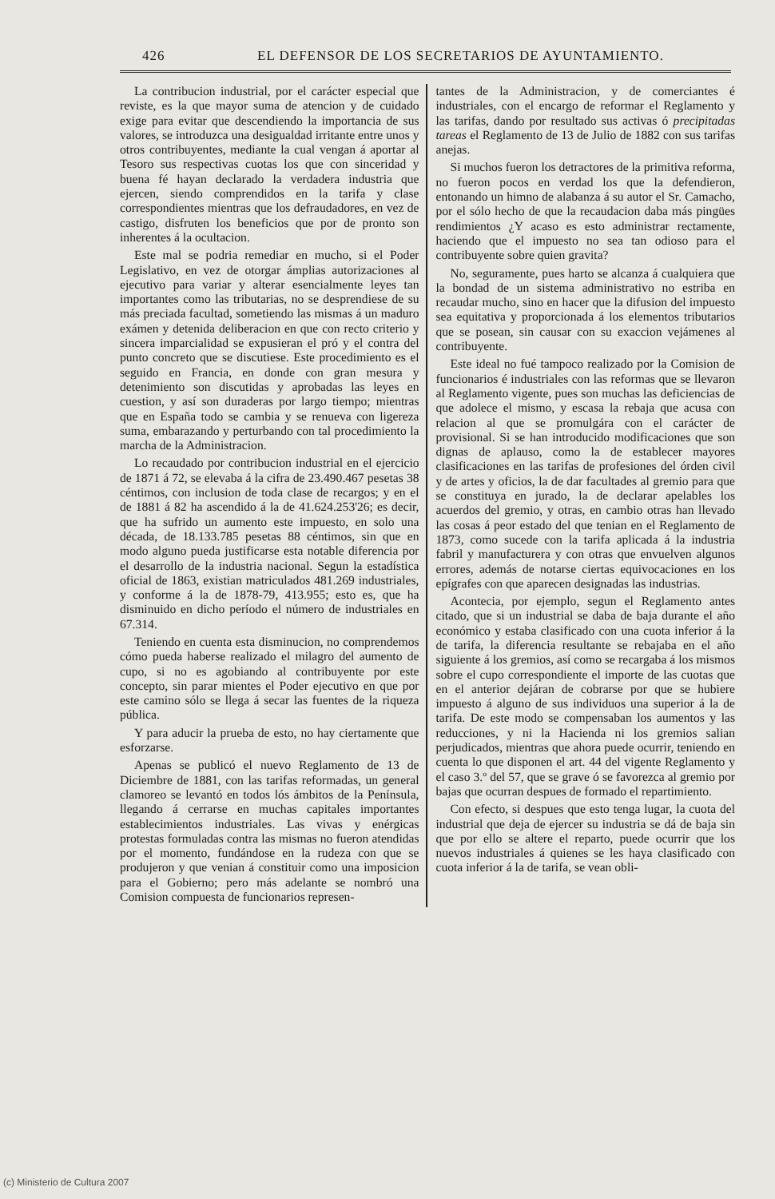426 EL DEFENSOR DE LOS SECRETARIOS DE AYUNTAMIENTO.
La contribucion industrial, por el carácter especial que reviste, es la que mayor suma de atencion y de cuidado exige para evitar que descendiendo la importancia de sus valores, se introduzca una desigualdad irritante entre unos y otros contribuyentes, mediante la cual vengan á aportar al Tesoro sus respectivas cuotas los que con sinceridad y buena fé hayan declarado la verdadera industria que ejercen, siendo comprendidos en la tarifa y clase correspondientes mientras que los defraudadores, en vez de castigo, disfruten los beneficios que por de pronto son inherentes á la ocultacion.
Este mal se podria remediar en mucho, si el Poder Legislativo, en vez de otorgar ámplias autorizaciones al ejecutivo para variar y alterar esencialmente leyes tan importantes como las tributarias, no se desprendiese de su más preciada facultad, sometiendo las mismas á un maduro exámen y detenida deliberacion en que con recto criterio y sincera imparcialidad se expusieran el pró y el contra del punto concreto que se discutiese. Este procedimiento es el seguido en Francia, en donde con gran mesura y detenimiento son discutidas y aprobadas las leyes en cuestion, y así son duraderas por largo tiempo; mientras que en España todo se cambia y se renueva con ligereza suma, embarazando y perturbando con tal procedimiento la marcha de la Administracion.
Lo recaudado por contribucion industrial en el ejercicio de 1871 á 72, se elevaba á la cifra de 23.490.467 pesetas 38 céntimos, con inclusion de toda clase de recargos; y en el de 1881 á 82 ha ascendido á la de 41.624.253'26; es decir, que ha sufrido un aumento este impuesto, en solo una década, de 18.133.785 pesetas 88 céntimos, sin que en modo alguno pueda justificarse esta notable diferencia por el desarrollo de la industria nacional. Segun la estadística oficial de 1863, existian matriculados 481.269 industriales, y conforme á la de 1878-79, 413.955; esto es, que ha disminuido en dicho período el número de industriales en 67.314.
Teniendo en cuenta esta disminucion, no comprendemos cómo pueda haberse realizado el milagro del aumento de cupo, si no es agobiando al contribuyente por este concepto, sin parar mientes el Poder ejecutivo en que por este camino sólo se llega á secar las fuentes de la riqueza pública.
Y para aducir la prueba de esto, no hay ciertamente que esforzarse.
Apenas se publicó el nuevo Reglamento de 13 de Diciembre de 1881, con las tarifas reformadas, un general clamoreo se levantó en todos lós ámbitos de la Península, llegando á cerrarse en muchas capitales importantes establecimientos industriales. Las vivas y enérgicas protestas formuladas contra las mismas no fueron atendidas por el momento, fundándose en la rudeza con que se produjeron y que venian á constituir como una imposicion para el Gobierno; pero más adelante se nombró una Comision compuesta de funcionarios represen-
tantes de la Administracion, y de comerciantes é industriales, con el encargo de reformar el Reglamento y las tarifas, dando por resultado sus activas ó precipitadas tareas el Reglamento de 13 de Julio de 1882 con sus tarifas anejas.
Si muchos fueron los detractores de la primitiva reforma, no fueron pocos en verdad los que la defendieron, entonando un himno de alabanza á su autor el Sr. Camacho, por el sólo hecho de que la recaudacion daba más pingües rendimientos ¿Y acaso es esto administrar rectamente, haciendo que el impuesto no sea tan odioso para el contribuyente sobre quien gravita?
No, seguramente, pues harto se alcanza á cualquiera que la bondad de un sistema administrativo no estriba en recaudar mucho, sino en hacer que la difusion del impuesto sea equitativa y proporcionada á los elementos tributarios que se posean, sin causar con su exaccion vejámenes al contribuyente.
Este ideal no fué tampoco realizado por la Comision de funcionarios é industriales con las reformas que se llevaron al Reglamento vigente, pues son muchas las deficiencias de que adolece el mismo, y escasa la rebaja que acusa con relacion al que se promulgára con el carácter de provisional. Si se han introducido modificaciones que son dignas de aplauso, como la de establecer mayores clasificaciones en las tarifas de profesiones del órden civil y de artes y oficios, la de dar facultades al gremio para que se constituya en jurado, la de declarar apelables los acuerdos del gremio, y otras, en cambio otras han llevado las cosas á peor estado del que tenian en el Reglamento de 1873, como sucede con la tarifa aplicada á la industria fabril y manufacturera y con otras que envuelven algunos errores, además de notarse ciertas equivocaciones en los epígrafes con que aparecen designadas las industrias.
Acontecia, por ejemplo, segun el Reglamento antes citado, que si un industrial se daba de baja durante el año económico y estaba clasificado con una cuota inferior á la de tarifa, la diferencia resultante se rebajaba en el año siguiente á los gremios, así como se recargaba á los mismos sobre el cupo correspondiente el importe de las cuotas que en el anterior dejáran de cobrarse por que se hubiere impuesto á alguno de sus individuos una superior á la de tarifa. De este modo se compensaban los aumentos y las reducciones, y ni la Hacienda ni los gremios salian perjudicados, mientras que ahora puede ocurrir, teniendo en cuenta lo que disponen el art. 44 del vigente Reglamento y el caso 3.º del 57, que se grave ó se favorezca al gremio por bajas que ocurran despues de formado el repartimiento.
Con efecto, si despues que esto tenga lugar, la cuota del industrial que deja de ejercer su industria se dá de baja sin que por ello se altere el reparto, puede ocurrir que los nuevos industriales á quienes se les haya clasificado con cuota inferior á la de tarifa, se vean obli-
(c) Ministerio de Cultura 2007